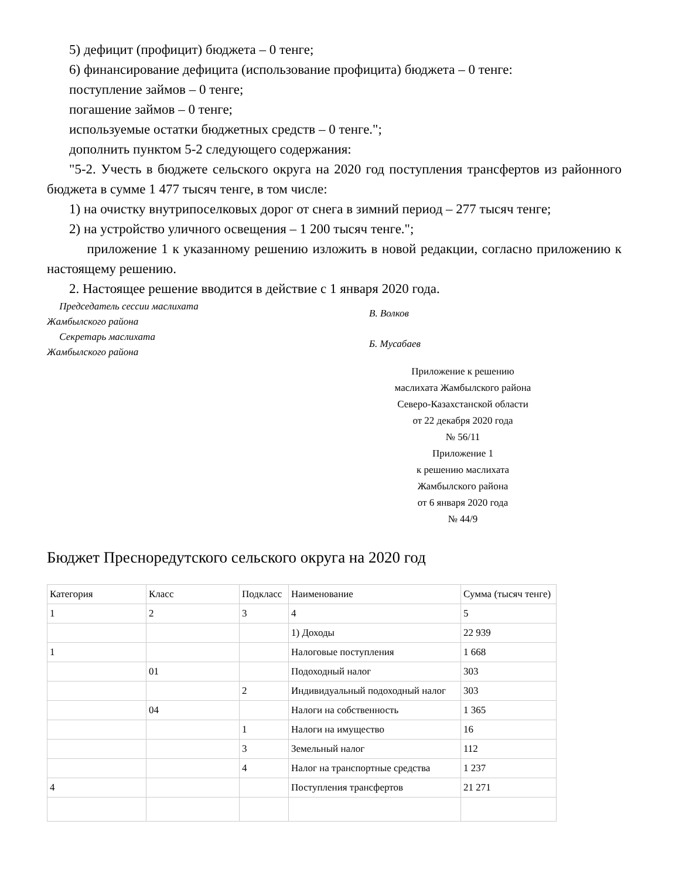5) дефицит (профицит) бюджета – 0 тенге;
6) финансирование дефицита (использование профицита) бюджета – 0 тенге:
поступление займов – 0 тенге;
погашение займов – 0 тенге;
используемые остатки бюджетных средств – 0 тенге.";
дополнить пунктом 5-2 следующего содержания:
"5-2. Учесть в бюджете сельского округа на 2020 год поступления трансфертов из районного бюджета в сумме 1 477 тысяч тенге, в том числе:
1) на очистку внутрипоселковых дорог от снега в зимний период – 277 тысяч тенге;
2) на устройство уличного освещения – 1 200 тысяч тенге.";
приложение 1 к указанному решению изложить в новой редакции, согласно приложению к настоящему решению.
2. Настоящее решение вводится в действие с 1 января 2020 года.
Председатель сессии маслихата
Жамбылского района
В. Волков
Секретарь маслихата
Жамбылского района
Б. Мусабаев
Приложение к решению
маслихата Жамбылского района
Северо-Казахстанской области
от 22 декабря 2020 года
№ 56/11
Приложение 1
к решению маслихата
Жамбылского района
от 6 января 2020 года
№ 44/9
Бюджет Пресноредутского сельского округа на 2020 год
| Категория | Класс | Подкласс | Наименование | Сумма (тысяч тенге) |
| 1 | 2 | 3 | 4 | 5 |
| | | | 1) Доходы | 22 939 |
| 1 | | | Налоговые поступления | 1 668 |
| | 01 | | Подоходный налог | 303 |
| | | 2 | Индивидуальный подоходный налог | 303 |
| | 04 | | Налоги на собственность | 1 365 |
| | | 1 | Налоги на имущество | 16 |
| | | 3 | Земельный налог | 112 |
| | | 4 | Налог на транспортные средства | 1 237 |
| 4 | | | Поступления трансфертов | 21 271 |